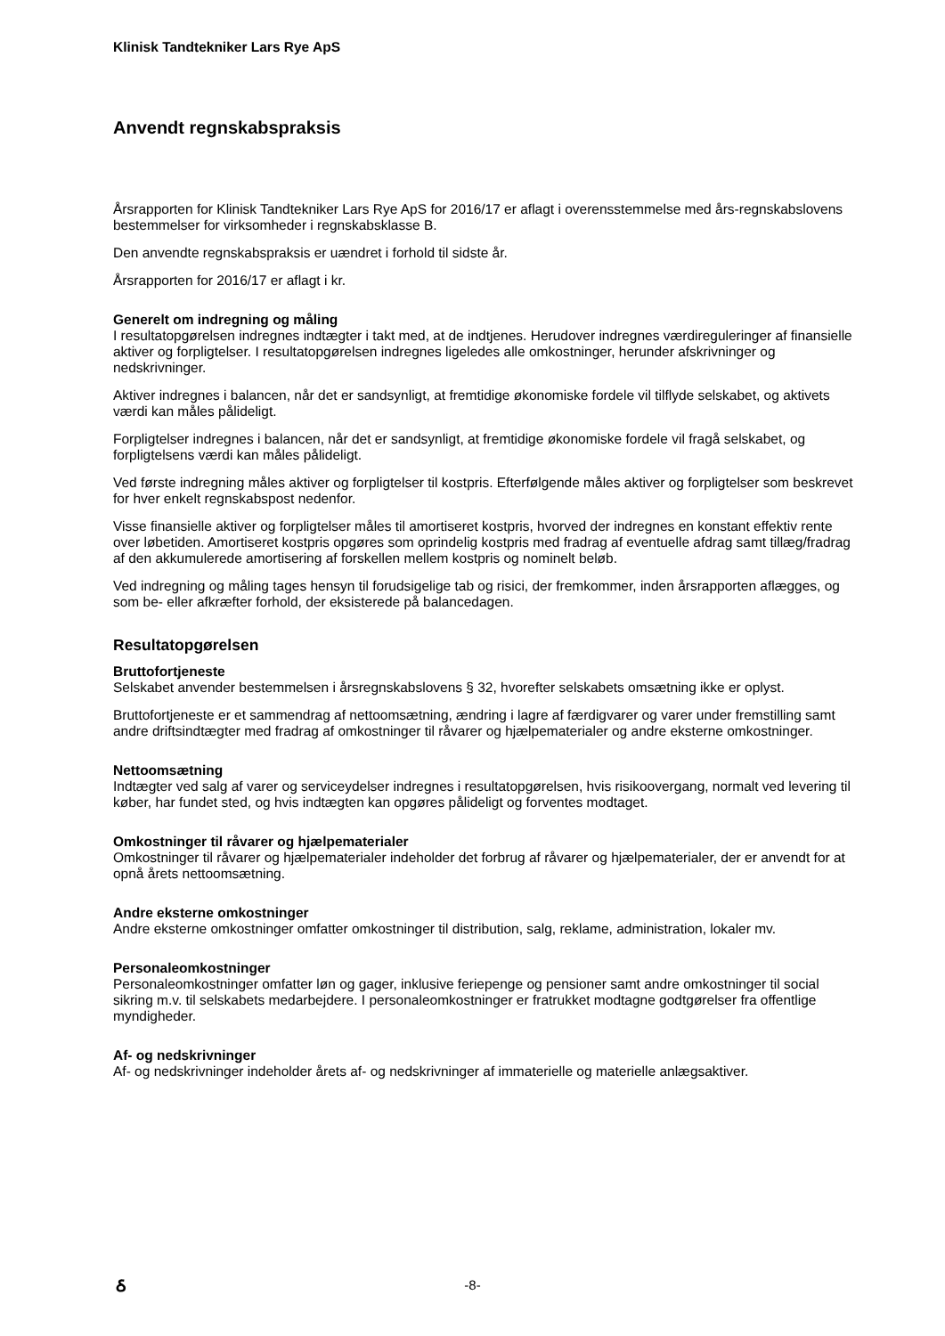Klinisk Tandtekniker Lars Rye ApS
Anvendt regnskabspraksis
Årsrapporten for Klinisk Tandtekniker Lars Rye ApS for 2016/17 er aflagt i overensstemmelse med års-regnskabslovens bestemmelser for virksomheder i regnskabsklasse B.
Den anvendte regnskabspraksis er uændret i forhold til sidste år.
Årsrapporten for 2016/17 er aflagt i kr.
Generelt om indregning og måling
I resultatopgørelsen indregnes indtægter i takt med, at de indtjenes. Herudover indregnes værdireguleringer af finansielle aktiver og forpligtelser. I resultatopgørelsen indregnes ligeledes alle omkostninger, herunder afskrivninger og nedskrivninger.
Aktiver indregnes i balancen, når det er sandsynligt, at fremtidige økonomiske fordele vil tilflyde selskabet, og aktivets værdi kan måles pålideligt.
Forpligtelser indregnes i balancen, når det er sandsynligt, at fremtidige økonomiske fordele vil fragå selskabet, og forpligtelsens værdi kan måles pålideligt.
Ved første indregning måles aktiver og forpligtelser til kostpris. Efterfølgende måles aktiver og forpligtelser som beskrevet for hver enkelt regnskabspost nedenfor.
Visse finansielle aktiver og forpligtelser måles til amortiseret kostpris, hvorved der indregnes en konstant effektiv rente over løbetiden. Amortiseret kostpris opgøres som oprindelig kostpris med fradrag af eventuelle afdrag samt tillæg/fradrag af den akkumulerede amortisering af forskellen mellem kostpris og nominelt beløb.
Ved indregning og måling tages hensyn til forudsigelige tab og risici, der fremkommer, inden årsrapporten aflægges, og som be- eller afkræfter forhold, der eksisterede på balancedagen.
Resultatopgørelsen
Bruttofortjeneste
Selskabet anvender bestemmelsen i årsregnskabslovens § 32, hvorefter selskabets omsætning ikke er oplyst.
Bruttofortjeneste er et sammendrag af nettoomsætning, ændring i lagre af færdigvarer og varer under fremstilling samt andre driftsindtægter med fradrag af omkostninger til råvarer og hjælpematerialer og andre eksterne omkostninger.
Nettoomsætning
Indtægter ved salg af varer og serviceydelser indregnes i resultatopgørelsen, hvis risikoovergang, normalt ved levering til køber, har fundet sted, og hvis indtægten kan opgøres pålideligt og forventes modtaget.
Omkostninger til råvarer og hjælpematerialer
Omkostninger til råvarer og hjælpematerialer indeholder det forbrug af råvarer og hjælpematerialer, der er anvendt for at opnå årets nettoomsætning.
Andre eksterne omkostninger
Andre eksterne omkostninger omfatter omkostninger til distribution, salg, reklame, administration, lokaler mv.
Personaleomkostninger
Personaleomkostninger omfatter løn og gager, inklusive feriepenge og pensioner samt andre omkostninger til social sikring m.v. til selskabets medarbejdere. I personaleomkostninger er fratrukket modtagne godtgørelser fra offentlige myndigheder.
Af- og nedskrivninger
Af- og nedskrivninger indeholder årets af- og nedskrivninger af immaterielle og materielle anlægsaktiver.
ઠ
-8-